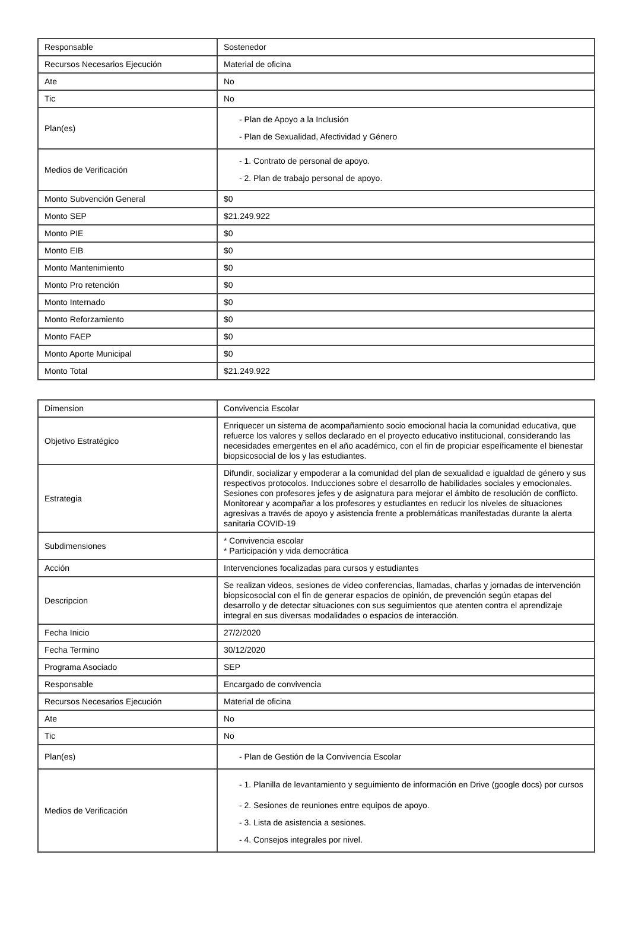| Responsable | Sostenedor |
| Recursos Necesarios Ejecución | Material de oficina |
| Ate | No |
| Tic | No |
| Plan(es) | - Plan de Apoyo a la Inclusión - Plan de Sexualidad, Afectividad y Género |
| Medios de Verificación | - 1. Contrato de personal de apoyo. - 2. Plan de trabajo personal de apoyo. |
| Monto Subvención General | $0 |
| Monto SEP | $21.249.922 |
| Monto PIE | $0 |
| Monto EIB | $0 |
| Monto Mantenimiento | $0 |
| Monto Pro retención | $0 |
| Monto Internado | $0 |
| Monto Reforzamiento | $0 |
| Monto FAEP | $0 |
| Monto Aporte Municipal | $0 |
| Monto Total | $21.249.922 |
| Dimension | Convivencia Escolar |
| Objetivo Estratégico | Enriquecer un sistema de acompañamiento socio emocional hacia la comunidad educativa, que refuerce los valores y sellos declarado en el proyecto educativo institucional, considerando las necesidades emergentes en el año académico, con el fin de propiciar espeíficamente el bienestar biopsicosocial de los y las estudiantes. |
| Estrategia | Difundir, socializar y empoderar a la comunidad del plan de sexualidad e igualdad de género y sus respectivos protocolos. Inducciones sobre el desarrollo de habilidades sociales y emocionales. Sesiones con profesores jefes y de asignatura para mejorar el ámbito de resolución de conflicto. Monitorear y acompañar a los profesores y estudiantes en reducir los niveles de situaciones agresivas a través de apoyo y asistencia frente a problemáticas manifestadas durante la alerta sanitaria COVID-19 |
| Subdimensiones | * Convivencia escolar * Participación y vida democrática |
| Acción | Intervenciones focalizadas para cursos y estudiantes |
| Descripcion | Se realizan videos, sesiones de video conferencias, llamadas, charlas y jornadas de intervención biopsicosocial con el fin de generar espacios de opinión, de prevención según etapas del desarrollo y de detectar situaciones con sus seguimientos que atenten contra el aprendizaje integral en sus diversas modalidades o espacios de interacción. |
| Fecha Inicio | 27/2/2020 |
| Fecha Termino | 30/12/2020 |
| Programa Asociado | SEP |
| Responsable | Encargado de convivencia |
| Recursos Necesarios Ejecución | Material de oficina |
| Ate | No |
| Tic | No |
| Plan(es) | - Plan de Gestión de la Convivencia Escolar |
| Medios de Verificación | - 1. Planilla de levantamiento y seguimiento de información en Drive (google docs) por cursos - 2. Sesiones de reuniones entre equipos de apoyo. - 3. Lista de asistencia a sesiones. - 4. Consejos integrales por nivel. |